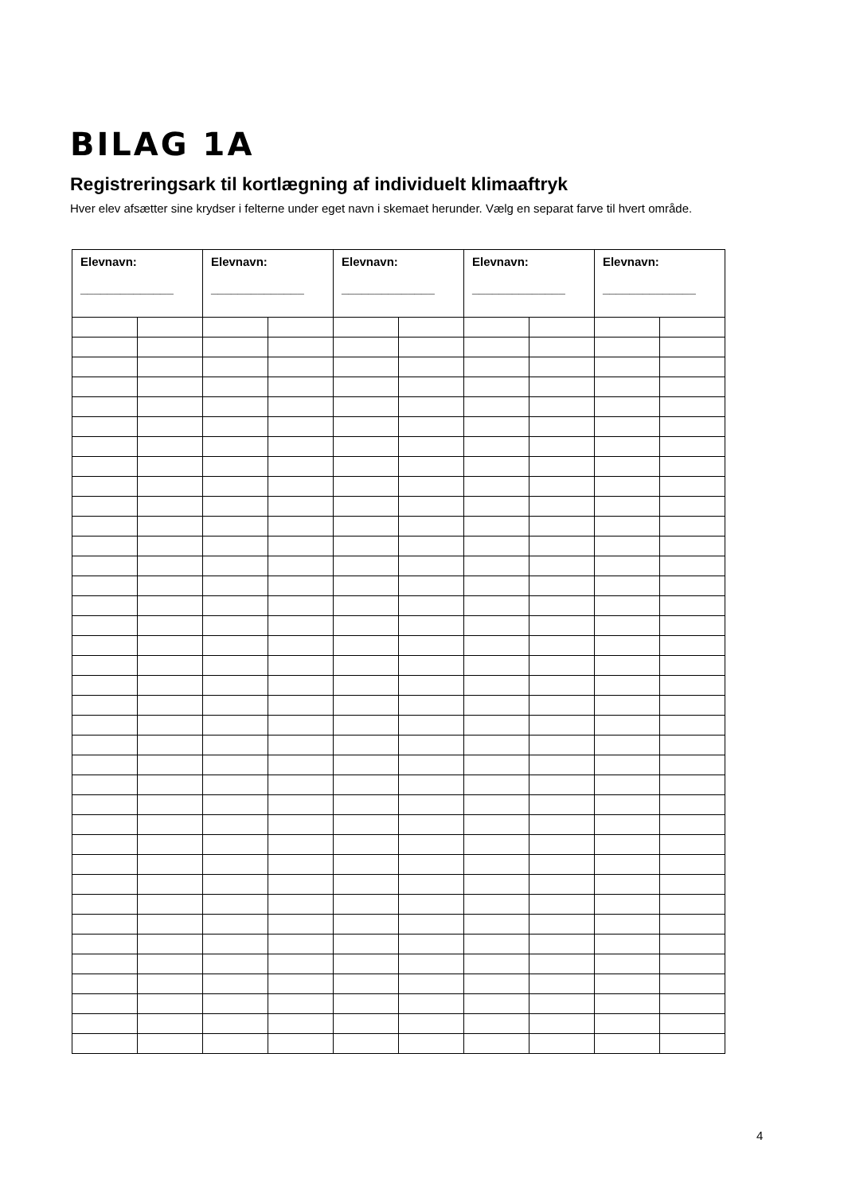BILAG 1A
Registreringsark til kortlægning af individuelt klimaaftryk
Hver elev afsætter sine krydser i felterne under eget navn i skemaet herunder. Vælg en separat farve til hvert område.
| Elevnavn: ______________ | | Elevnavn: ______________ | | Elevnavn: ______________ | | Elevnavn: ______________ | | Elevnavn: ______________ | |
| --- | --- | --- | --- | --- | --- | --- | --- | --- | --- |
4